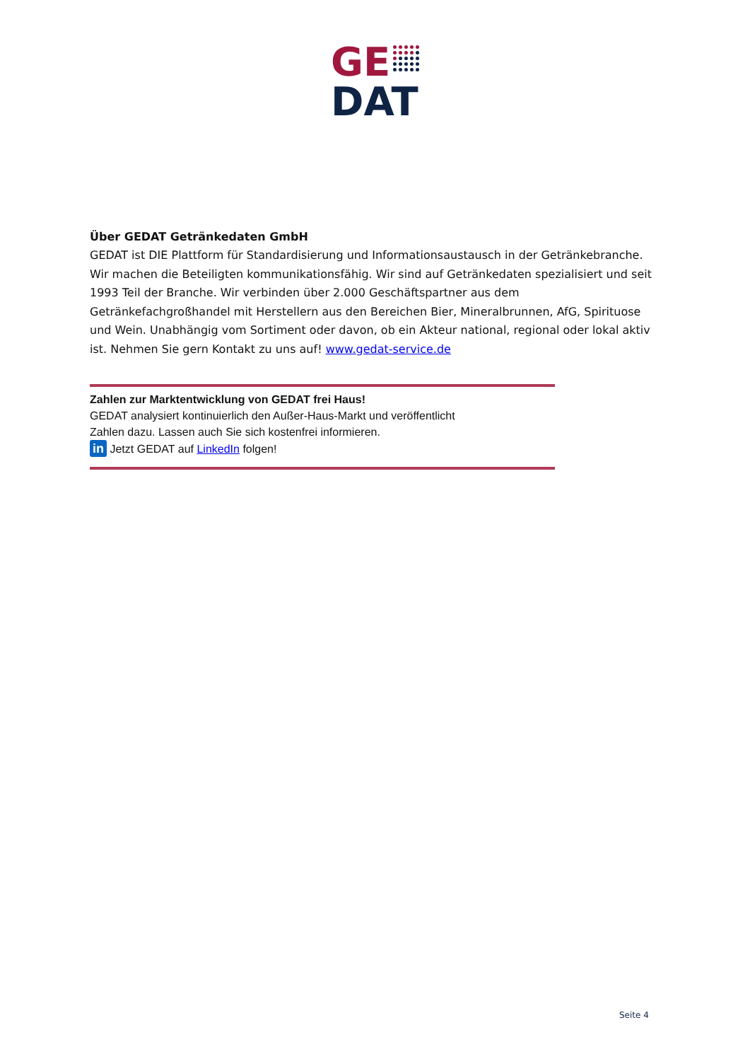GE
DAT
Über GEDAT Getränkedaten GmbH
GEDAT ist DIE Plattform für Standardisierung und Informationsaustausch in der Getränkebranche. Wir machen die Beteiligten kommunikationsfähig. Wir sind auf Getränkedaten spezialisiert und seit 1993 Teil der Branche. Wir verbinden über 2.000 Geschäftspartner aus dem Getränkefachgroßhandel mit Herstellern aus den Bereichen Bier, Mineralbrunnen, AfG, Spirituose und Wein. Unabhängig vom Sortiment oder davon, ob ein Akteur national, regional oder lokal aktiv ist. Nehmen Sie gern Kontakt zu uns auf! www.gedat-service.de
Zahlen zur Marktentwicklung von GEDAT frei Haus!
GEDAT analysiert kontinuierlich den Außer-Haus-Markt und veröffentlicht
Zahlen dazu. Lassen auch Sie sich kostenfrei informieren.
in Jetzt GEDAT auf LinkedIn folgen!
Seite 4